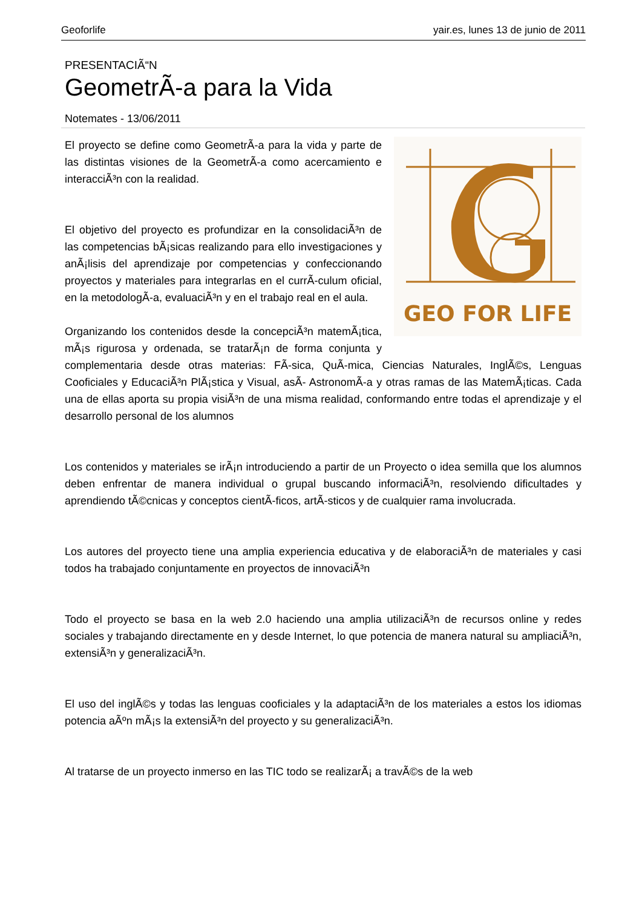Geoforlife yair.es, lunes 13 de junio de 2011
PRESENTACIÃ“N
GeometrÃ-a para la Vida
Notemates - 13/06/2011
GEO FOR LIFE
El proyecto se define como GeometrÃ-a para la vida y parte de las distintas visiones de la GeometrÃ-a como acercamiento e interacciÃ³n con la realidad.
El objetivo del proyecto es profundizar en la consolidaciÃ³n de las competencias bÃ¡sicas realizando para ello investigaciones y anÃ¡lisis del aprendizaje por competencias y confeccionando proyectos y materiales para integrarlas en el currÃ-culum oficial, en la metodologÃ-a, evaluaciÃ³n y en el trabajo real en el aula.
Organizando los contenidos desde la concepciÃ³n matemÃ¡tica, mÃ¡s rigurosa y ordenada, se tratarÃ¡n de forma conjunta y complementaria desde otras materias: FÃ-sica, QuÃ-mica, Ciencias Naturales, InglÃ©s, Lenguas Cooficiales y EducaciÃ³n PlÃ¡stica y Visual, asÃ- AstronomÃ-a y otras ramas de las MatemÃ¡ticas. Cada una de ellas aporta su propia visiÃ³n de una misma realidad, conformando entre todas el aprendizaje y el desarrollo personal de los alumnos
Los contenidos y materiales se irÃ¡n introduciendo a partir de un Proyecto o idea semilla que los alumnos deben enfrentar de manera individual o grupal buscando informaciÃ³n, resolviendo dificultades y aprendiendo tÃ©cnicas y conceptos cientÃ-ficos, artÃ-sticos y de cualquier rama involucrada.
Los autores del proyecto tiene una amplia experiencia educativa y de elaboraciÃ³n de materiales y casi todos ha trabajado conjuntamente en proyectos de innovaciÃ³n
Todo el proyecto se basa en la web 2.0 haciendo una amplia utilizaciÃ³n de recursos online y redes sociales y trabajando directamente en y desde Internet, lo que potencia de manera natural su ampliaciÃ³n, extensiÃ³n y generalizaciÃ³n.
El uso del inglÃ©s y todas las lenguas cooficiales y la adaptaciÃ³n de los materiales a estos los idiomas potencia aÃºn mÃ¡s la extensiÃ³n del proyecto y su generalizaciÃ³n.
Al tratarse de un proyecto inmerso en las TIC todo se realizarÃ¡ a travÃ©s de la web